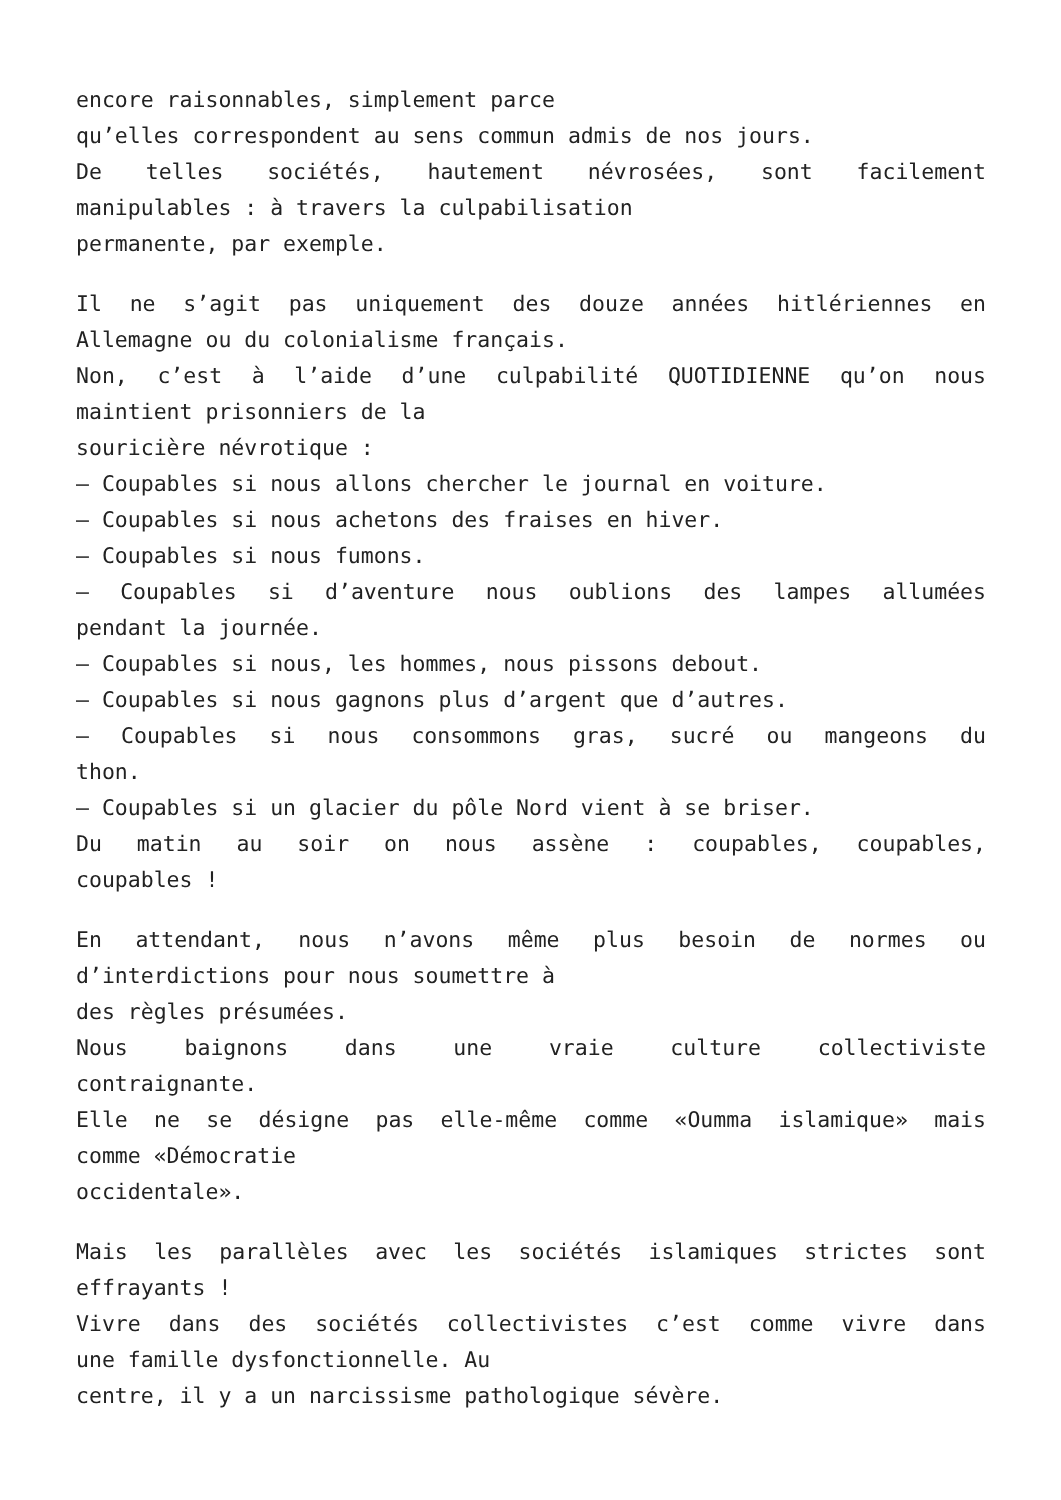encore raisonnables, simplement parce
qu’elles correspondent au sens commun admis de nos jours.
De telles sociétés, hautement névrosées, sont facilement
manipulables : à travers la culpabilisation
permanente, par exemple.
Il ne s’agit pas uniquement des douze années hitlériennes en
Allemagne ou du colonialisme français.
Non, c’est à l’aide d’une culpabilité QUOTIDIENNE qu’on nous
maintient prisonniers de la
souricière névrotique :
– Coupables si nous allons chercher le journal en voiture.
– Coupables si nous achetons des fraises en hiver.
– Coupables si nous fumons.
– Coupables si d’aventure nous oublions des lampes allumées
pendant la journée.
– Coupables si nous, les hommes, nous pissons debout.
– Coupables si nous gagnons plus d’argent que d’autres.
– Coupables si nous consommons gras, sucré ou mangeons du
thon.
– Coupables si un glacier du pôle Nord vient à se briser.
Du matin au soir on nous assène : coupables, coupables,
coupables !
En attendant, nous n’avons même plus besoin de normes ou
d’interdictions pour nous soumettre à
des règles présumées.
Nous baignons dans une vraie culture collectiviste
contraignante.
Elle ne se désigne pas elle-même comme «Oumma islamique» mais
comme «Démocratie
occidentale».
Mais les parallèles avec les sociétés islamiques strictes sont
effrayants !
Vivre dans des sociétés collectivistes c’est comme vivre dans
une famille dysfonctionnelle. Au
centre, il y a un narcissisme pathologique sévère.